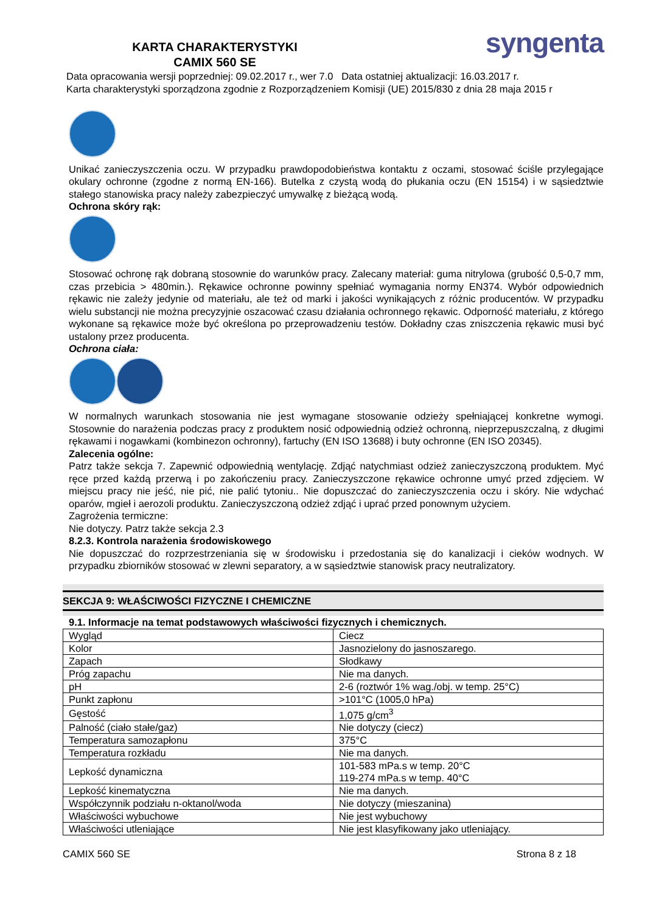KARTA CHARAKTERYSTYKI
CAMIX 560 SE
syngenta
Data opracowania wersji poprzedniej: 09.02.2017 r., wer 7.0 Data ostatniej aktualizacji: 16.03.2017 r.
Karta charakterystyki sporządzona zgodnie z Rozporządzeniem Komisji (UE) 2015/830 z dnia 28 maja 2015 r
Unikać zanieczyszczenia oczu. W przypadku prawdopodobieństwa kontaktu z oczami, stosować ściśle przylegające okulary ochronne (zgodne z normą EN-166). Butelka z czystą wodą do płukania oczu (EN 15154) i w sąsiedztwie stałego stanowiska pracy należy zabezpieczyć umywalkę z bieżącą wodą.
Ochrona skóry rąk:
Stosować ochronę rąk dobraną stosownie do warunków pracy. Zalecany materiał: guma nitrylowa (grubość 0,5-0,7 mm, czas przebicia > 480min.). Rękawice ochronne powinny spełniać wymagania normy EN374. Wybór odpowiednich rękawic nie zależy jedynie od materiału, ale też od marki i jakości wynikających z różnic producentów. W przypadku wielu substancji nie można precyzyjnie oszacować czasu działania ochronnego rękawic. Odporność materiału, z którego wykonane są rękawice może być określona po przeprowadzeniu testów. Dokładny czas zniszczenia rękawic musi być ustalony przez producenta.
Ochrona ciała:
W normalnych warunkach stosowania nie jest wymagane stosowanie odzieży spełniającej konkretne wymogi. Stosownie do narażenia podczas pracy z produktem nosić odpowiednią odzież ochronną, nieprzepuszczalną, z długimi rękawami i nogawkami (kombinezon ochronny), fartuchy (EN ISO 13688) i buty ochronne (EN ISO 20345).
Zalecenia ogólne:
Patrz także sekcja 7. Zapewnić odpowiednią wentylację. Zdjąć natychmiast odzież zanieczyszczoną produktem. Myć ręce przed każdą przerwą i po zakończeniu pracy. Zanieczyszczone rękawice ochronne umyć przed zdjęciem. W miejscu pracy nie jeść, nie pić, nie palić tytoniu.. Nie dopuszczać do zanieczyszczenia oczu i skóry. Nie wdychać oparów, mgieł i aerozoli produktu. Zanieczyszczoną odzież zdjąć i uprać przed ponownym użyciem.
Zagrożenia termiczne:
Nie dotyczy. Patrz także sekcja 2.3
8.2.3. Kontrola narażenia środowiskowego
Nie dopuszczać do rozprzestrzeniania się w środowisku i przedostania się do kanalizacji i cieków wodnych. W przypadku zbiorników stosować w zlewni separatory, a w sąsiedztwie stanowisk pracy neutralizatory.
SEKCJA 9: WŁAŚCIWOŚCI FIZYCZNE I CHEMICZNE
9.1. Informacje na temat podstawowych właściwości fizycznych i chemicznych.
| Wygląd | Ciecz |
| Kolor | Jasnozielony do jasnoszarego. |
| Zapach | Słodkawy |
| Próg zapachu | Nie ma danych. |
| pH | 2-6 (roztwór 1% wag./obj. w temp. 25°C) |
| Punkt zapłonu | >101°C (1005,0 hPa) |
| Gęstość | 1,075 g/cm<sup>3</sup> |
| Palność (ciało stałe/gaz) | Nie dotyczy (ciecz) |
| Temperatura samozapłonu | 375°C |
| Temperatura rozkładu | Nie ma danych. |
| Lepkość dynamiczna | 101-583 mPa.s w temp. 20°C 119-274 mPa.s w temp. 40°C |
| Lepkość kinematyczna | Nie ma danych. |
| Współczynnik podziału n-oktanol/woda | Nie dotyczy (mieszanina) |
| Właściwości wybuchowe | Nie jest wybuchowy |
| Właściwości utleniające | Nie jest klasyfikowany jako utleniający. |
CAMIX 560 SE Strona 8 z 18